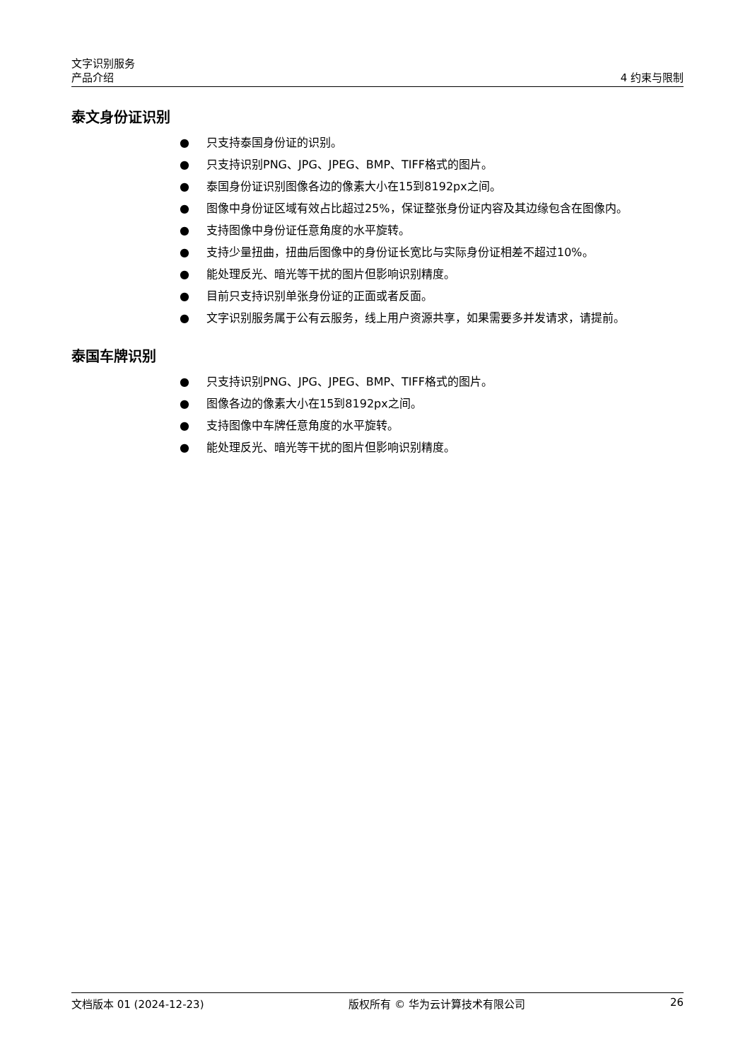文字识别服务
产品介绍 4 约束与限制
泰文身份证识别
● 只支持泰国身份证的识别。
● 只支持识别PNG、JPG、JPEG、BMP、TIFF格式的图片。
● 泰国身份证识别图像各边的像素大小在15到8192px之间。
● 图像中身份证区域有效占比超过25%，保证整张身份证内容及其边缘包含在图像内。
● 支持图像中身份证任意角度的水平旋转。
● 支持少量扭曲，扭曲后图像中的身份证长宽比与实际身份证相差不超过10%。
● 能处理反光、暗光等干扰的图片但影响识别精度。
● 目前只支持识别单张身份证的正面或者反面。
● 文字识别服务属于公有云服务，线上用户资源共享，如果需要多并发请求，请提前。
泰国车牌识别
● 只支持识别PNG、JPG、JPEG、BMP、TIFF格式的图片。
● 图像各边的像素大小在15到8192px之间。
● 支持图像中车牌任意角度的水平旋转。
● 能处理反光、暗光等干扰的图片但影响识别精度。
文档版本 01 (2024-12-23) 版权所有 © 华为云计算技术有限公司 26